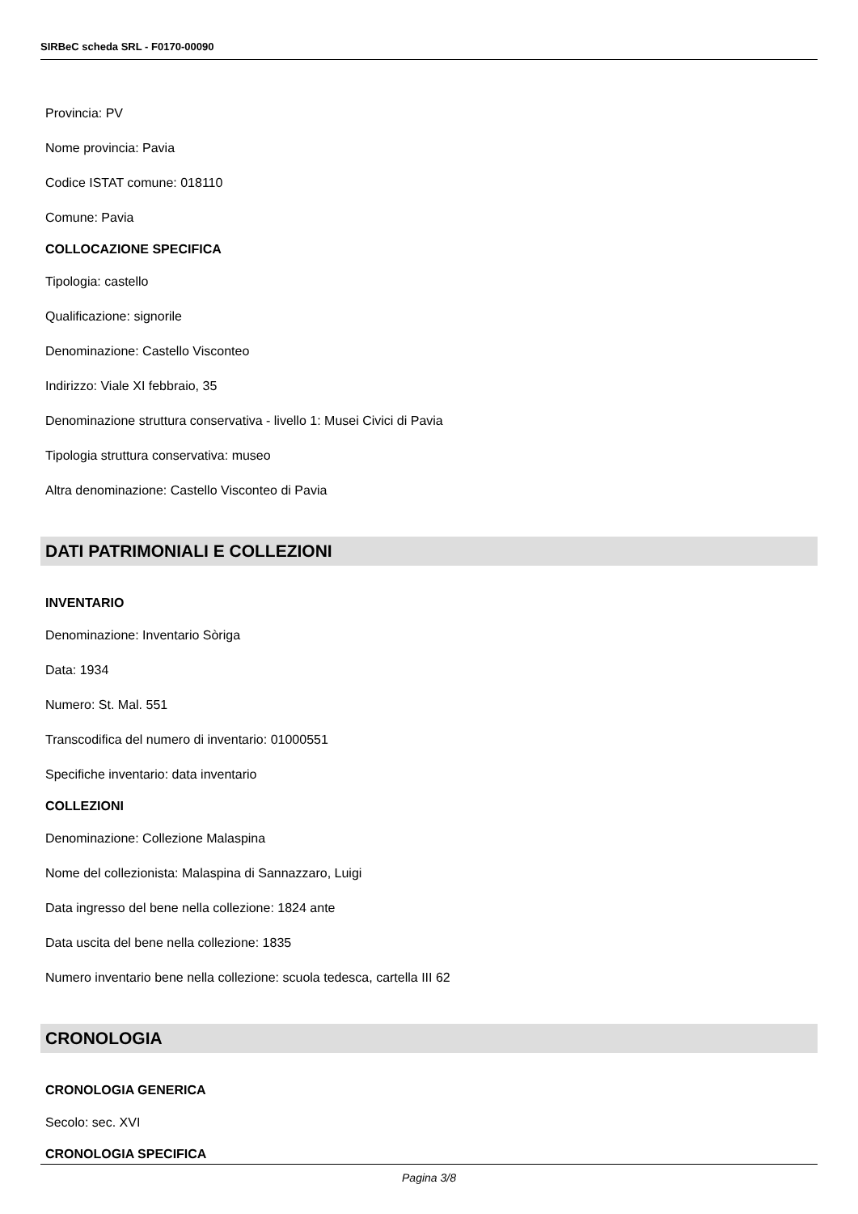SIRBeC scheda SRL - F0170-00090
Provincia: PV
Nome provincia: Pavia
Codice ISTAT comune: 018110
Comune: Pavia
COLLOCAZIONE SPECIFICA
Tipologia: castello
Qualificazione: signorile
Denominazione: Castello Visconteo
Indirizzo: Viale XI febbraio, 35
Denominazione struttura conservativa - livello 1: Musei Civici di Pavia
Tipologia struttura conservativa: museo
Altra denominazione: Castello Visconteo di Pavia
DATI PATRIMONIALI E COLLEZIONI
INVENTARIO
Denominazione: Inventario Sòriga
Data: 1934
Numero: St. Mal. 551
Transcodifica del numero di inventario: 01000551
Specifiche inventario: data inventario
COLLEZIONI
Denominazione: Collezione Malaspina
Nome del collezionista: Malaspina di Sannazzaro, Luigi
Data ingresso del bene nella collezione: 1824 ante
Data uscita del bene nella collezione: 1835
Numero inventario bene nella collezione: scuola tedesca, cartella III 62
CRONOLOGIA
CRONOLOGIA GENERICA
Secolo: sec. XVI
CRONOLOGIA SPECIFICA
Pagina 3/8